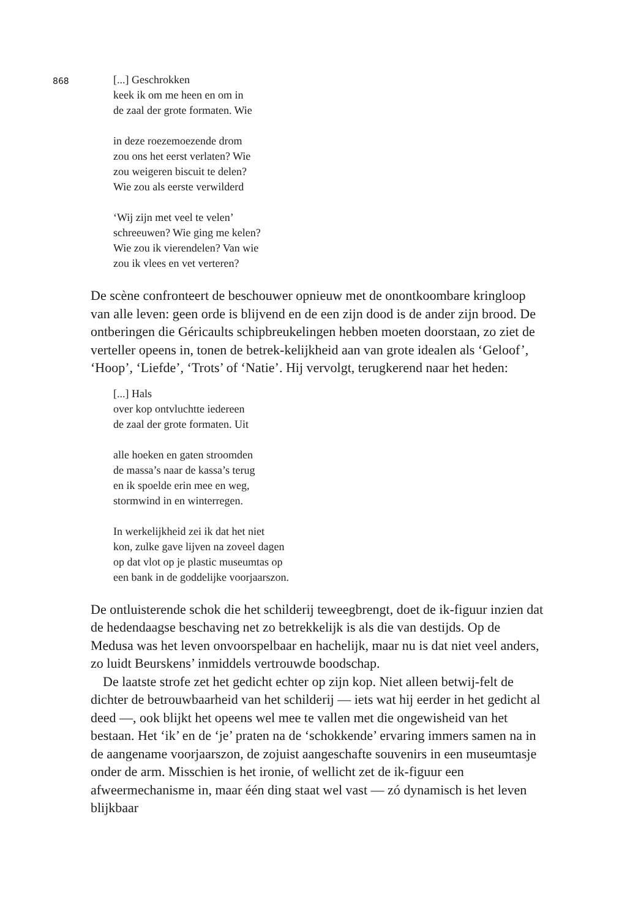868
[...] Geschrokken
keek ik om me heen en om in
de zaal der grote formaten. Wie
in deze roezemoezende drom
zou ons het eerst verlaten? Wie
zou weigeren biscuit te delen?
Wie zou als eerste verwilderd
‘Wij zijn met veel te velen’
schreeuwen? Wie ging me kelen?
Wie zou ik vierendelen? Van wie
zou ik vlees en vet verteren?
De scène confronteert de beschouwer opnieuw met de onontkoombare kringloop van alle leven: geen orde is blijvend en de een zijn dood is de ander zijn brood. De ontberingen die Géricaults schipbreukelingen hebben moeten doorstaan, zo ziet de verteller opeens in, tonen de betrek-kelijkheid aan van grote idealen als ‘Geloof’, ‘Hoop’, ‘Liefde’, ‘Trots’ of ‘Natie’. Hij vervolgt, terugkerend naar het heden:
[...] Hals
over kop ontvluchtte iedereen
de zaal der grote formaten. Uit
alle hoeken en gaten stroomden
de massa’s naar de kassa’s terug
en ik spoelde erin mee en weg,
stormwind in en winterregen.
In werkelijkheid zei ik dat het niet
kon, zulke gave lijven na zoveel dagen
op dat vlot op je plastic museumtas op
een bank in de goddelijke voorjaarszon.
De ontluisterende schok die het schilderij teweegbrengt, doet de ik-figuur inzien dat de hedendaagse beschaving net zo betrekkelijk is als die van destijds. Op de Medusa was het leven onvoorspelbaar en hachelijk, maar nu is dat niet veel anders, zo luidt Beurskens’ inmiddels vertrouwde boodschap.
De laatste strofe zet het gedicht echter op zijn kop. Niet alleen betwij-felt de dichter de betrouwbaarheid van het schilderij — iets wat hij eerder in het gedicht al deed —, ook blijkt het opeens wel mee te vallen met die ongewisheid van het bestaan. Het ‘ik’ en de ‘je’ praten na de ‘schokkende’ ervaring immers samen na in de aangename voorjaarszon, de zojuist aangeschafte souvenirs in een museumtasje onder de arm. Misschien is het ironie, of wellicht zet de ik-figuur een afweermechanisme in, maar één ding staat wel vast — zó dynamisch is het leven blijkbaar